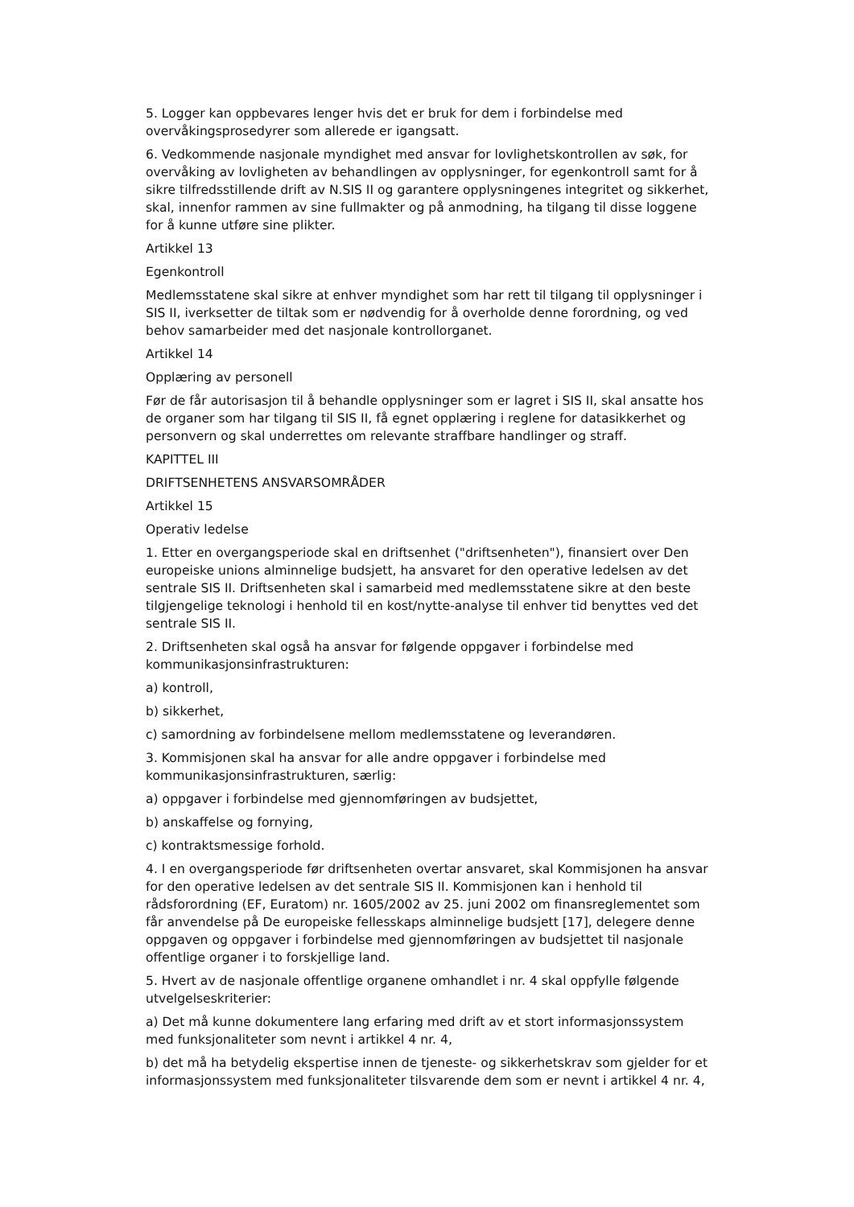5. Logger kan oppbevares lenger hvis det er bruk for dem i forbindelse med overvåkingsprosedyrer som allerede er igangsatt.
6. Vedkommende nasjonale myndighet med ansvar for lovlighetskontrollen av søk, for overvåking av lovligheten av behandlingen av opplysninger, for egenkontroll samt for å sikre tilfredsstillende drift av N.SIS II og garantere opplysningenes integritet og sikkerhet, skal, innenfor rammen av sine fullmakter og på anmodning, ha tilgang til disse loggene for å kunne utføre sine plikter.
Artikkel 13
Egenkontroll
Medlemsstatene skal sikre at enhver myndighet som har rett til tilgang til opplysninger i SIS II, iverksetter de tiltak som er nødvendig for å overholde denne forordning, og ved behov samarbeider med det nasjonale kontrollorganet.
Artikkel 14
Opplæring av personell
Før de får autorisasjon til å behandle opplysninger som er lagret i SIS II, skal ansatte hos de organer som har tilgang til SIS II, få egnet opplæring i reglene for datasikkerhet og personvern og skal underrettes om relevante straffbare handlinger og straff.
KAPITTEL III
DRIFTSENHETENS ANSVARSOMRÅDER
Artikkel 15
Operativ ledelse
1. Etter en overgangsperiode skal en driftsenhet ("driftsenheten"), finansiert over Den europeiske unions alminnelige budsjett, ha ansvaret for den operative ledelsen av det sentrale SIS II. Driftsenheten skal i samarbeid med medlemsstatene sikre at den beste tilgjengelige teknologi i henhold til en kost/nytte-analyse til enhver tid benyttes ved det sentrale SIS II.
2. Driftsenheten skal også ha ansvar for følgende oppgaver i forbindelse med kommunikasjonsinfrastrukturen:
a) kontroll,
b) sikkerhet,
c) samordning av forbindelsene mellom medlemsstatene og leverandøren.
3. Kommisjonen skal ha ansvar for alle andre oppgaver i forbindelse med kommunikasjonsinfrastrukturen, særlig:
a) oppgaver i forbindelse med gjennomføringen av budsjettet,
b) anskaffelse og fornying,
c) kontraktsmessige forhold.
4. I en overgangsperiode før driftsenheten overtar ansvaret, skal Kommisjonen ha ansvar for den operative ledelsen av det sentrale SIS II. Kommisjonen kan i henhold til rådsforordning (EF, Euratom) nr. 1605/2002 av 25. juni 2002 om finansreglementet som får anvendelse på De europeiske fellesskaps alminnelige budsjett [17], delegere denne oppgaven og oppgaver i forbindelse med gjennomføringen av budsjettet til nasjonale offentlige organer i to forskjellige land.
5. Hvert av de nasjonale offentlige organene omhandlet i nr. 4 skal oppfylle følgende utvelgelseskriterier:
a) Det må kunne dokumentere lang erfaring med drift av et stort informasjonssystem med funksjonaliteter som nevnt i artikkel 4 nr. 4,
b) det må ha betydelig ekspertise innen de tjeneste- og sikkerhetskrav som gjelder for et informasjonssystem med funksjonaliteter tilsvarende dem som er nevnt i artikkel 4 nr. 4,